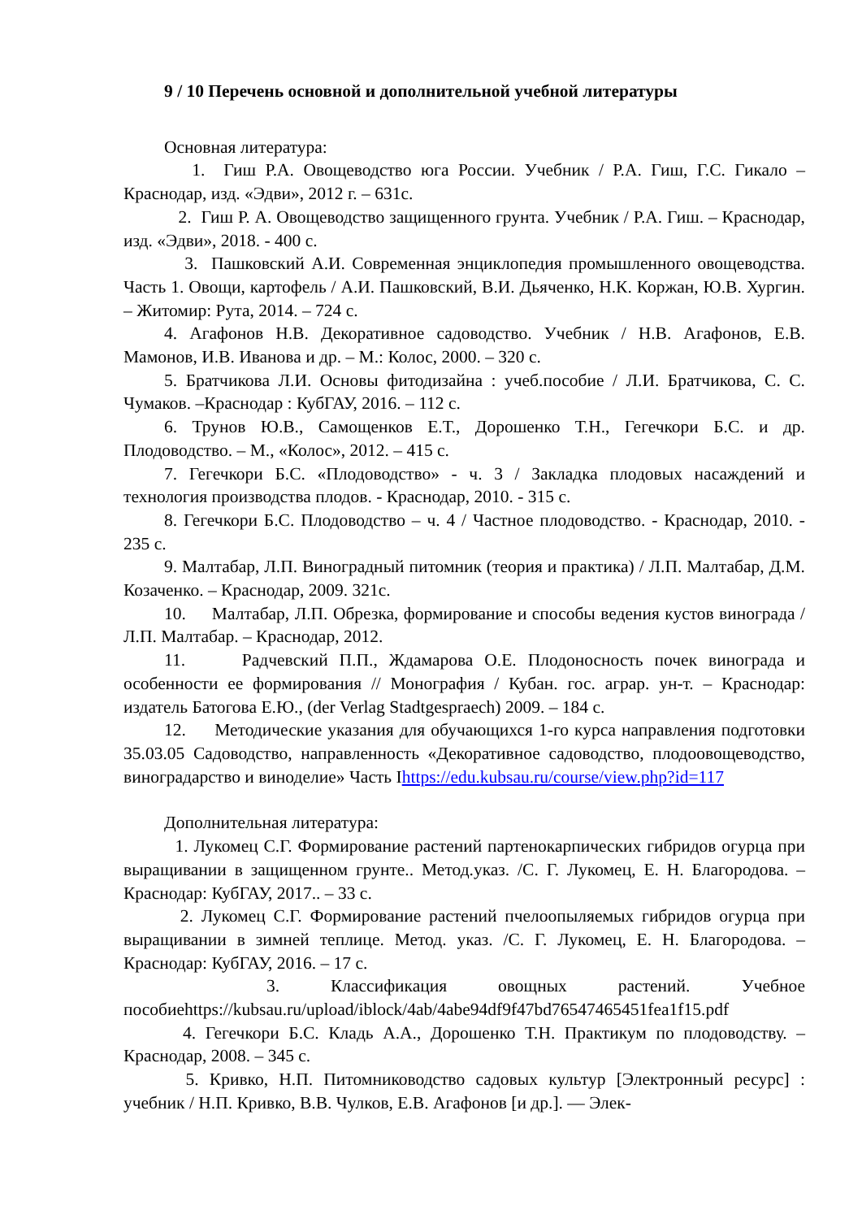9 / 10 Перечень основной и дополнительной учебной литературы
Основная литература:
1. Гиш Р.А. Овощеводство юга России. Учебник / Р.А. Гиш, Г.С. Гикало – Краснодар, изд. «Эдви», 2012 г. – 631с.
2. Гиш Р. А. Овощеводство защищенного грунта. Учебник / Р.А. Гиш. – Краснодар, изд. «Эдви», 2018. - 400 с.
3. Пашковский А.И. Современная энциклопедия промышленного овощеводства. Часть 1. Овощи, картофель / А.И. Пашковский, В.И. Дьяченко, Н.К. Коржан, Ю.В. Хургин. – Житомир: Рута, 2014. – 724 с.
4. Агафонов Н.В. Декоративное садоводство. Учебник / Н.В. Агафонов, Е.В. Мамонов, И.В. Иванова и др. – М.: Колос, 2000. – 320 с.
5. Братчикова Л.И. Основы фитодизайна : учеб.пособие / Л.И. Братчикова, С. С. Чумаков. –Краснодар : КубГАУ, 2016. – 112 с.
6. Трунов Ю.В., Самощенков Е.Т., Дорошенко Т.Н., Гегечкори Б.С. и др. Плодоводство. – М., «Колос», 2012. – 415 с.
7. Гегечкори Б.С. «Плодоводство» - ч. 3 / Закладка плодовых насаждений и технология производства плодов. - Краснодар, 2010. - 315 с.
8. Гегечкори Б.С. Плодоводство – ч. 4 / Частное плодоводство. - Краснодар, 2010. - 235 с.
9. Малтабар, Л.П. Виноградный питомник (теория и практика) / Л.П. Малтабар, Д.М. Козаченко. – Краснодар, 2009. 321с.
10. Малтабар, Л.П. Обрезка, формирование и способы ведения кустов винограда / Л.П. Малтабар. – Краснодар, 2012.
11. Радчевский П.П., Ждамарова О.Е. Плодоносность почек винограда и особенности ее формирования // Монография / Кубан. гос. аграр. ун-т. – Краснодар: издатель Батогова Е.Ю., (der Verlag Stadtgespraech) 2009. – 184 с.
12. Методические указания для обучающихся 1-го курса направления подготовки 35.03.05 Садоводство, направленность «Декоративное садоводство, плодоовощеводство, виноградарство и виноделие» Часть Ihttps://edu.kubsau.ru/course/view.php?id=117
Дополнительная литература:
1. Лукомец С.Г. Формирование растений партенокарпических гибридов огурца при выращивании в защищенном грунте.. Метод.указ. /С. Г. Лукомец, Е. Н. Благородова. – Краснодар: КубГАУ, 2017.. – 33 с.
2. Лукомец С.Г. Формирование растений пчелоопыляемых гибридов огурца при выращивании в зимней теплице. Метод. указ. /С. Г. Лукомец, Е. Н. Благородова. – Краснодар: КубГАУ, 2016. – 17 с.
3. Классификация овощных растений. Учебное пособиеhttps://kubsau.ru/upload/iblock/4ab/4abe94df9f47bd76547465451fea1f15.pdf
4. Гегечкори Б.С. Кладь А.А., Дорошенко Т.Н. Практикум по плодоводству. – Краснодар, 2008. – 345 с.
5. Кривко, Н.П. Питомниководство садовых культур [Электронный ресурс] : учебник / Н.П. Кривко, В.В. Чулков, Е.В. Агафонов [и др.]. — Элек-